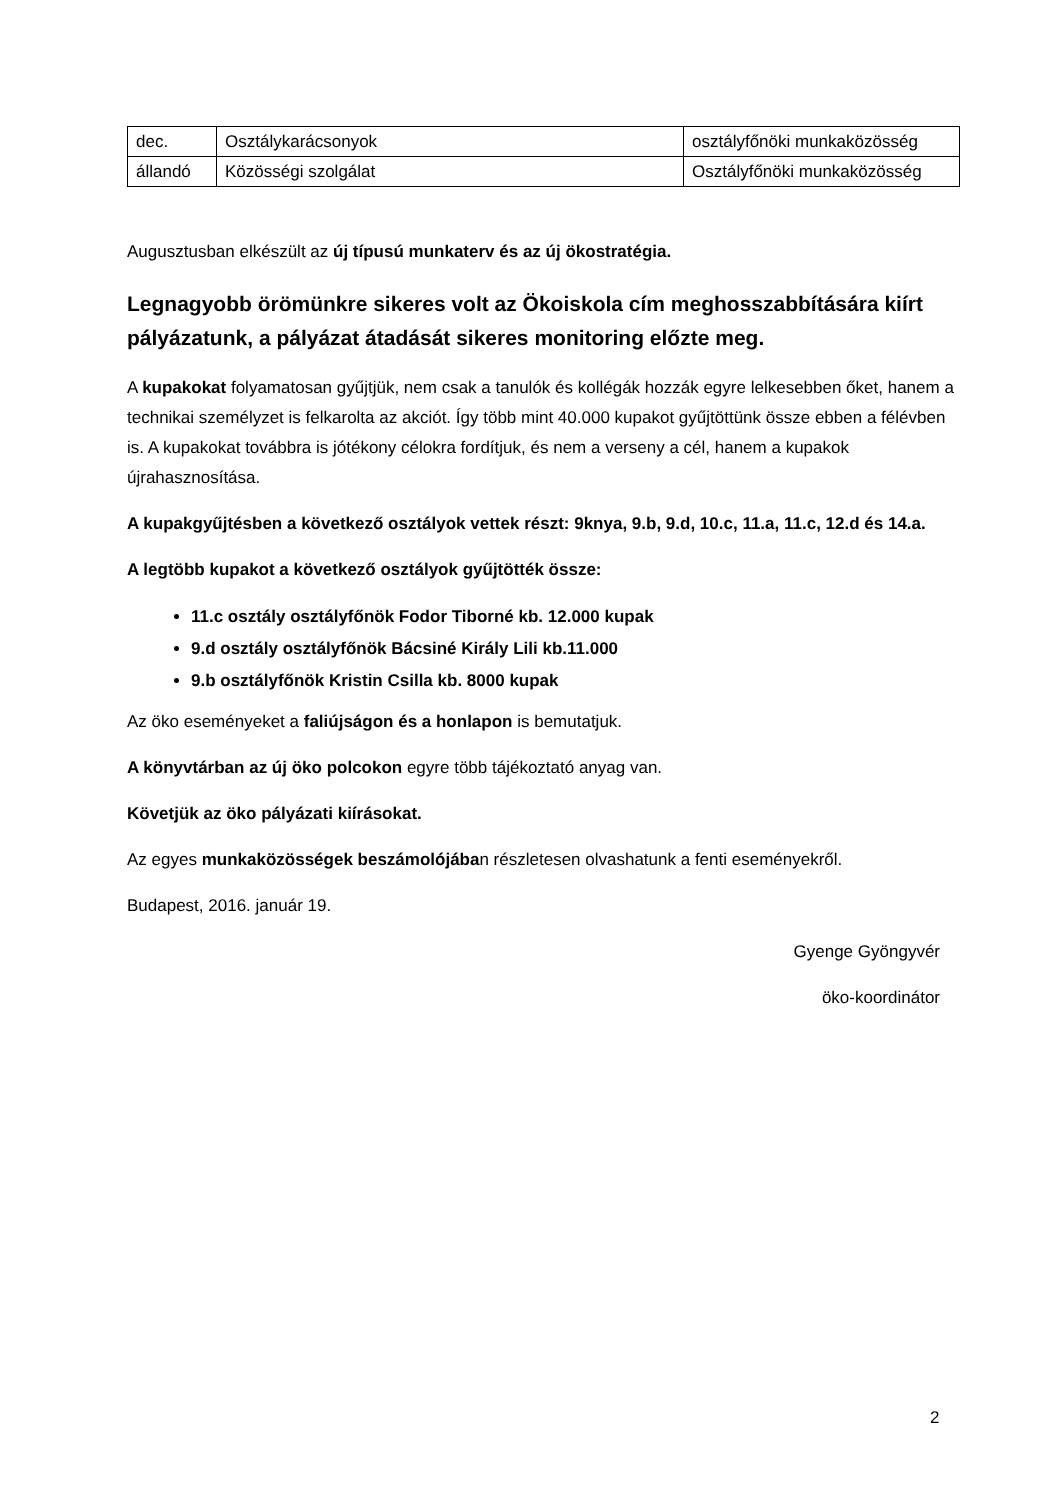| dec. | Osztálykarácsonyok | osztályfőnöki munkaközösség |
| állandó | Közösségi szolgálat | Osztályfőnöki munkaközösség |
Augusztusban elkészült az új típusú munkaterv és az új ökostratégia.
Legnagyobb örömünkre sikeres volt az Ökoiskola cím meghosszabbítására kiírt pályázatunk, a pályázat átadását sikeres monitoring előzte meg.
A kupakokat folyamatosan gyűjtjük, nem csak a tanulók és kollégák hozzák egyre lelkesebben őket, hanem a technikai személyzet is felkarolta az akciót. Így több mint 40.000 kupakot gyűjtöttünk össze ebben a félévben is. A kupakokat továbbra is jótékony célokra fordítjuk, és nem a verseny a cél, hanem a kupakok újrahasznosítása.
A kupakgyűjtésben a következő osztályok vettek részt: 9knya, 9.b, 9.d, 10.c, 11.a, 11.c, 12.d és 14.a.
A legtöbb kupakot a következő osztályok gyűjtötték össze:
11.c osztály osztályfőnök Fodor Tiborné kb. 12.000 kupak
9.d osztály osztályfőnök Bácsiné Király Lili kb.11.000
9.b osztályfőnök Kristin Csilla kb. 8000 kupak
Az öko eseményeket a faliújságon és a honlapon is bemutatjuk.
A könyvtárban az új öko polcokon egyre több tájékoztató anyag van.
Követjük az öko pályázati kiírásokat.
Az egyes munkaközösségek beszámolójában részletesen olvashatunk a fenti eseményekről.
Budapest, 2016. január 19.
Gyenge Gyöngyvér
öko-koordinátor
2